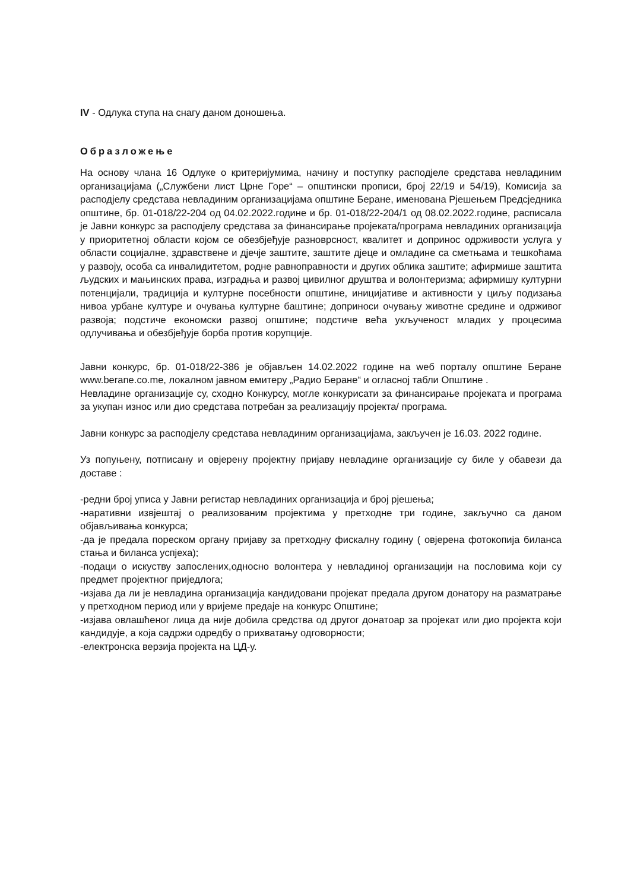IV - Одлука ступа на снагу даном доношења.
Образложење
На основу члана 16 Одлуке о критеријумима, начину и поступку расподјеле средстава невладиним организацијама („Службени лист Црне Горе“ – општински прописи, број 22/19 и 54/19), Комисија за расподјелу средстава невладиним организацијама општине Беране, именована Рјешењем Предсједника општине, бр. 01-018/22-204 од 04.02.2022.године и бр. 01-018/22-204/1 од 08.02.2022.године, расписала је Јавни конкурс за расподјелу средстава за финансирање пројеката/програма невладиних организација у приоритетној области којом се обезбјеђује разноврсност, квалитет и допринос одрживости услуга у области социјалне, здравствене и дјечје заштите, заштите дјеце и омладине са сметњама и тешкоћама у развоју, особа са инвалидитетом, родне равноправности и других облика заштите; афирмише заштита људских и мањинских права, изградња и развој цивилног друштва и волонтеризма; афирмишу културни потенцијали, традиција и културне посебности општине, иницијативе и активности у циљу подизања нивоа урбане културе и очувања културне баштине; доприноси очувању животне средине и одрживог развоја; подстиче економски развој општине; подстиче већа укљученост младих у процесима одлучивања и обезбјеђује борба против корупције.
Јавни конкурс, бр. 01-018/22-386 је објављен 14.02.2022 године на weб порталу општине Беране www.berane.co.me, локалном јавном емитеру „Радио Беране“ и огласној табли Општине .
Невладине организације су, сходно Конкурсу, могле конкурисати за финансирање пројеката и програма за укупан износ или дио средстава потребан за реализацију пројекта/ програма.
Јавни конкурс за расподјелу средстава невладиним организацијама, закључен је 16.03. 2022 године.
Уз попуњену, потписану и овјерену пројектну пријаву невладине организације су биле у обавези да доставе :
-редни број уписа у Јавни регистар невладиних организација и број рјешења;
-наративни извјештај о реализованим пројектима у претходне три године, закључно са даном објављивања конкурса;
-да је предала пореском органу пријаву за претходну фискалну годину ( овјерена фотокопија биланса стања и биланса успјеха);
-подаци о искуству запослених,односно волонтера у невладиној организацији на пословима који су предмет пројектног приједлога;
-изјава да ли је невладина организација кандидовани пројекат предала другом донатору на разматрање у претходном период или у вријеме предаје на конкурс Општине;
-изјава овлашћеног лица да није добила средства од другог донатоар за пројекат или дио пројекта који кандидује, а која садржи одредбу о прихватању одговорности;
-електронска верзија пројекта на ЦД-у.